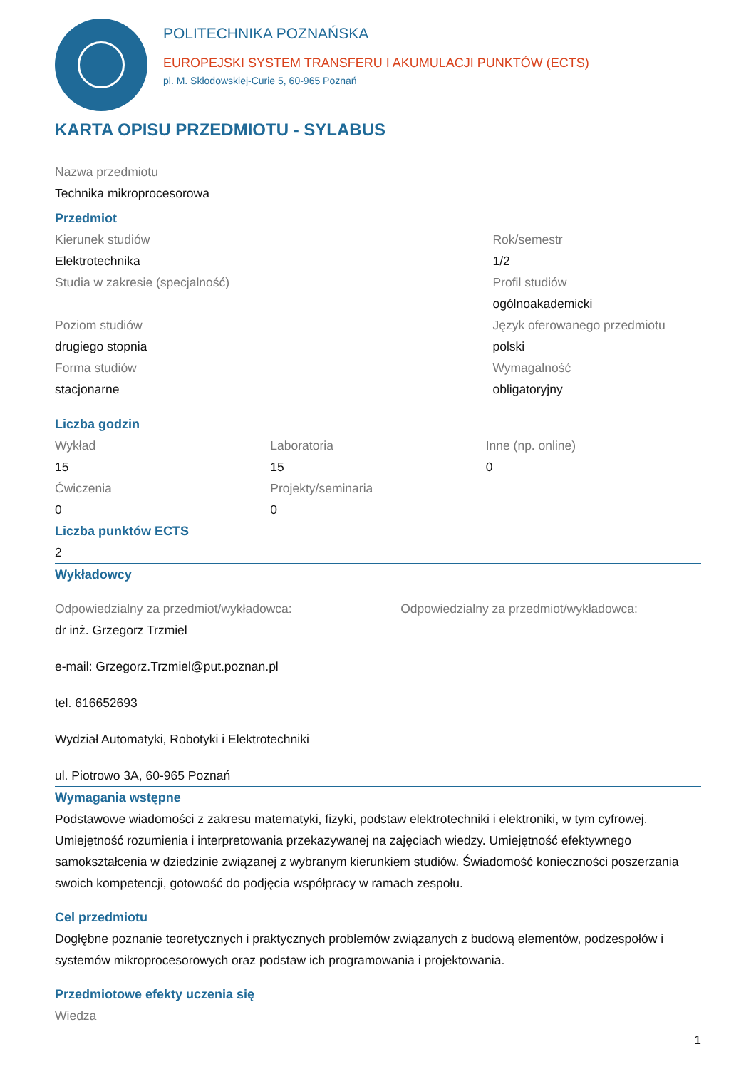POLITECHNIKA POZNAŃSKA
EUROPEJSKI SYSTEM TRANSFERU I AKUMULACJI PUNKTÓW (ECTS)
pl. M. Skłodowskiej-Curie 5, 60-965 Poznań
KARTA OPISU PRZEDMIOTU - SYLABUS
Nazwa przedmiotu
Technika mikroprocesorowa
Przedmiot
Kierunek studiów
Elektrotechnika
Studia w zakresie (specjalność)
Poziom studiów
drugiego stopnia
Forma studiów
stacjonarne
Rok/semestr
1/2
Profil studiów
ogólnoakademicki
Język oferowanego przedmiotu
polski
Wymagalność
obligatoryjny
Liczba godzin
Wykład
15
Ćwiczenia
0
Laboratoria
15
Projekty/seminaria
0
Inne (np. online)
0
Liczba punktów ECTS
2
Wykładowcy
Odpowiedzialny za przedmiot/wykładowca:
dr inż. Grzegorz Trzmiel
e-mail: Grzegorz.Trzmiel@put.poznan.pl
tel. 616652693
Wydział Automatyki, Robotyki i Elektrotechniki
ul. Piotrowo 3A, 60-965 Poznań
Odpowiedzialny za przedmiot/wykładowca:
Wymagania wstępne
Podstawowe wiadomości z zakresu matematyki, fizyki, podstaw elektrotechniki i elektroniki, w tym cyfrowej. Umiejętność rozumienia i interpretowania przekazywanej na zajęciach wiedzy. Umiejętność efektywnego samokształcenia w dziedzinie związanej z wybranym kierunkiem studiów. Świadomość konieczności poszerzania swoich kompetencji, gotowość do podjęcia współpracy w ramach zespołu.
Cel przedmiotu
Dogłębne poznanie teoretycznych i praktycznych problemów związanych z budową elementów, podzespołów i systemów mikroprocesorowych oraz podstaw ich programowania i projektowania.
Przedmiotowe efekty uczenia się
Wiedza
1